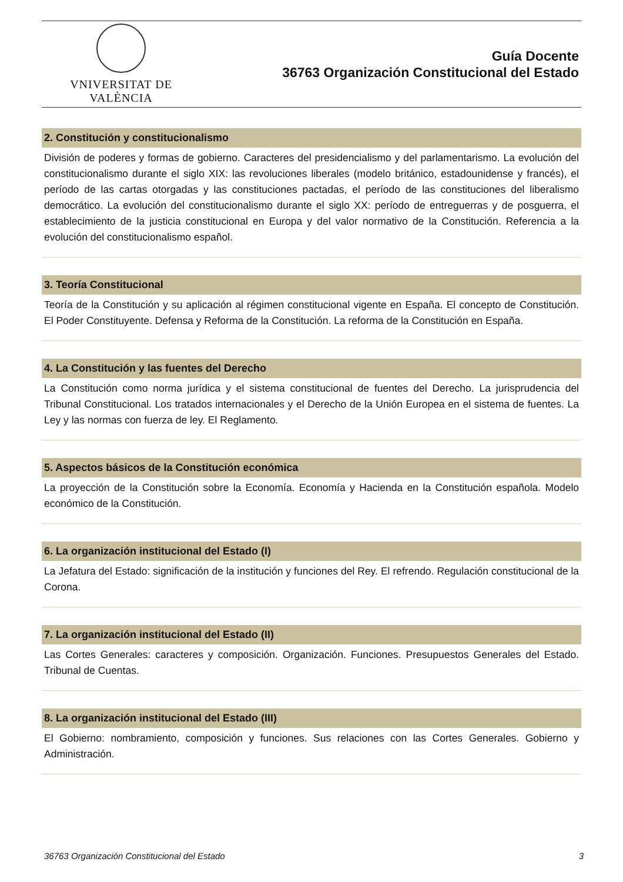VNIVERSITAT DE VALÈNCIA
Guía Docente
36763 Organización Constitucional del Estado
2. Constitución y constitucionalismo
División de poderes y formas de gobierno. Caracteres del presidencialismo y del parlamentarismo. La evolución del constitucionalismo durante el siglo XIX: las revoluciones liberales (modelo británico, estadounidense y francés), el período de las cartas otorgadas y las constituciones pactadas, el período de las constituciones del liberalismo democrático. La evolución del constitucionalismo durante el siglo XX: período de entreguerras y de posguerra, el establecimiento de la justicia constitucional en Europa y del valor normativo de la Constitución. Referencia a la evolución del constitucionalismo español.
3. Teoría Constitucional
Teoría de la Constitución y su aplicación al régimen constitucional vigente en España. El concepto de Constitución. El Poder Constituyente. Defensa y Reforma de la Constitución. La reforma de la Constitución en España.
4. La Constitución y las fuentes del Derecho
La Constitución como norma jurídica y el sistema constitucional de fuentes del Derecho. La jurisprudencia del Tribunal Constitucional. Los tratados internacionales y el Derecho de la Unión Europea en el sistema de fuentes. La Ley y las normas con fuerza de ley. El Reglamento.
5. Aspectos básicos de la Constitución económica
La proyección de la Constitución sobre la Economía. Economía y Hacienda en la Constitución española. Modelo económico de la Constitución.
6. La organización institucional del Estado (I)
La Jefatura del Estado: significación de la institución y funciones del Rey. El refrendo. Regulación constitucional de la Corona.
7. La organización institucional del Estado (II)
Las Cortes Generales: caracteres y composición. Organización. Funciones. Presupuestos Generales del Estado. Tribunal de Cuentas.
8. La organización institucional del Estado (III)
El Gobierno: nombramiento, composición y funciones. Sus relaciones con las Cortes Generales. Gobierno y Administración.
36763 Organización Constitucional del Estado 3